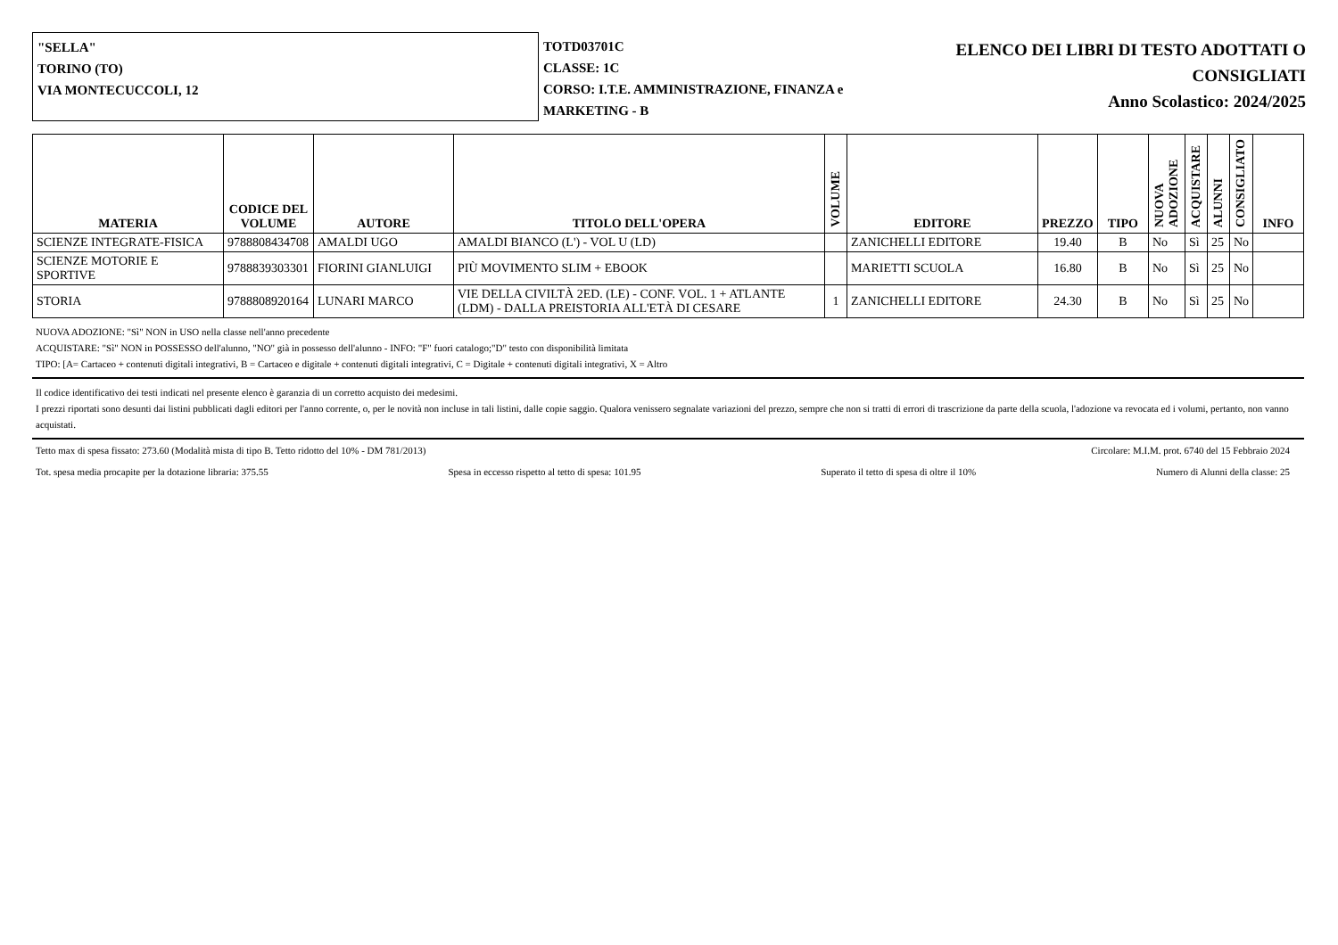"SELLA"
TORINO (TO)
VIA MONTECUCCOLI, 12
TOTD03701C
CLASSE: 1C
CORSO: I.T.E. AMMINISTRAZIONE, FINANZA e MARKETING - B
ELENCO DEI LIBRI DI TESTO ADOTTATI O CONSIGLIATI
Anno Scolastico: 2024/2025
| MATERIA | CODICE DEL VOLUME | AUTORE | TITOLO DELL'OPERA | VOLUME | EDITORE | PREZZO | TIPO | NUOVA ADOZIONE | ACQUISTARE | ALUNNI | CONSIGLIATO | INFO |
| --- | --- | --- | --- | --- | --- | --- | --- | --- | --- | --- | --- | --- |
| SCIENZE INTEGRATE-FISICA | 9788808434708 | AMALDI UGO | AMALDI BIANCO (L') - VOL U (LD) | | ZANICHELLI EDITORE | 19.40 | B | No | Sì | 25 | No | |
| SCIENZE MOTORIE E SPORTIVE | 9788839303301 | FIORINI GIANLUIGI | PIÙ MOVIMENTO SLIM + EBOOK | | MARIETTI SCUOLA | 16.80 | B | No | Sì | 25 | No | |
| STORIA | 9788808920164 | LUNARI MARCO | VIE DELLA CIVILTÀ 2ED. (LE) - CONF. VOL. 1 + ATLANTE (LDM) - DALLA PREISTORIA ALL'ETÀ DI CESARE | 1 | ZANICHELLI EDITORE | 24.30 | B | No | Sì | 25 | No | |
NUOVA ADOZIONE: "Sì" NON in USO nella classe nell'anno precedente
ACQUISTARE: "Sì" NON in POSSESSO dell'alunno, "NO" già in possesso dell'alunno - INFO: "F" fuori catalogo;"D" testo con disponibilità limitata
TIPO: [A= Cartaceo + contenuti digitali integrativi, B = Cartaceo e digitale + contenuti digitali integrativi, C = Digitale + contenuti digitali integrativi, X = Altro
Il codice identificativo dei testi indicati nel presente elenco è garanzia di un corretto acquisto dei medesimi.
I prezzi riportati sono desunti dai listini pubblicati dagli editori per l'anno corrente, o, per le novità non incluse in tali listini, dalle copie saggio. Qualora venissero segnalate variazioni del prezzo, sempre che non si tratti di errori di trascrizione da parte della scuola, l'adozione va revocata ed i volumi, pertanto, non vanno acquistati.
Tetto max di spesa fissato: 273.60 (Modalità mista di tipo B. Tetto ridotto del 10% - DM 781/2013) Circolare: M.I.M. prot. 6740 del 15 Febbraio 2024
Tot. spesa media procapite per la dotazione libraria: 375.55 Spesa in eccesso rispetto al tetto di spesa: 101.95 Superato il tetto di spesa di oltre il 10% Numero di Alunni della classe: 25